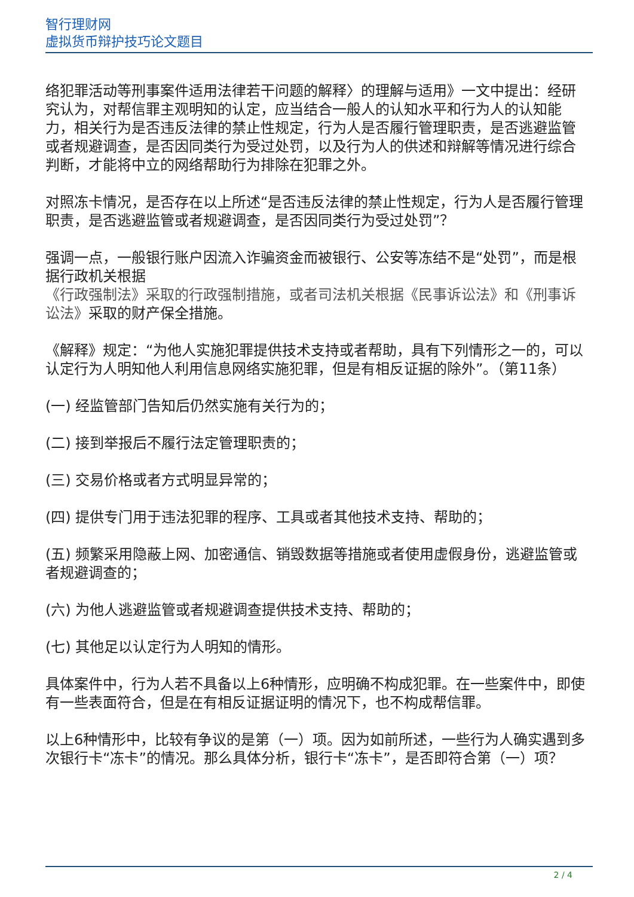智行理财网
虚拟货币辩护技巧论文题目
络犯罪活动等刑事案件适用法律若干问题的解释〉的理解与适用》一文中提出：经研究认为，对帮信罪主观明知的认定，应当结合一般人的认知水平和行为人的认知能力，相关行为是否违反法律的禁止性规定，行为人是否履行管理职责，是否逃避监管或者规避调查，是否因同类行为受过处罚，以及行为人的供述和辩解等情况进行综合判断，才能将中立的网络帮助行为排除在犯罪之外。
对照冻卡情况，是否存在以上所述“是否违反法律的禁止性规定，行为人是否履行管理职责，是否逃避监管或者规避调查，是否因同类行为受过处罚”？
强调一点，一般银行账户因流入诈骗资金而被银行、公安等冻结不是“处罚”，而是根据行政机关根据
《行政强制法》采取的行政强制措施，或者司法机关根据《民事诉讼法》和《刑事诉讼法》采取的财产保全措施。
《解释》规定：“为他人实施犯罪提供技术支持或者帮助，具有下列情形之一的，可以认定行为人明知他人利用信息网络实施犯罪，但是有相反证据的除外”。（第11条）
(一) 经监管部门告知后仍然实施有关行为的；
(二) 接到举报后不履行法定管理职责的；
(三) 交易价格或者方式明显异常的；
(四) 提供专门用于违法犯罪的程序、工具或者其他技术支持、帮助的；
(五) 频繁采用隐蔽上网、加密通信、销毁数据等措施或者使用虚假身份，逃避监管或者规避调查的；
(六) 为他人逃避监管或者规避调查提供技术支持、帮助的；
(七) 其他足以认定行为人明知的情形。
具体案件中，行为人若不具备以上6种情形，应明确不构成犯罪。在一些案件中，即使有一些表面符合，但是在有相反证据证明的情况下，也不构成帮信罪。
以上6种情形中，比较有争议的是第（一）项。因为如前所述，一些行为人确实遇到多次银行卡“冻卡”的情况。那么具体分析，银行卡“冻卡”，是否即符合第（一）项？
2 / 4